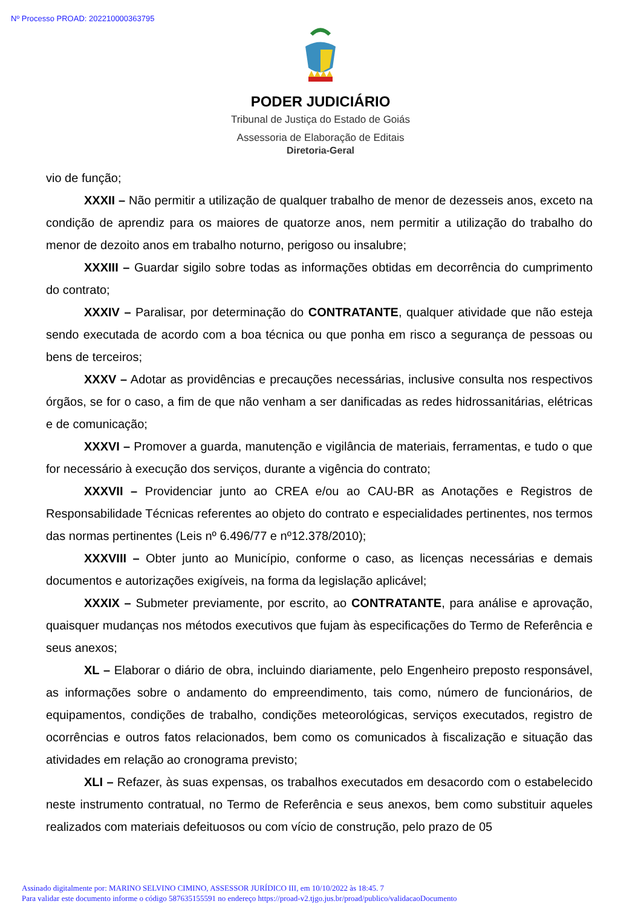Nº Processo PROAD: 202210000363795
PODER JUDICIÁRIO
Tribunal de Justiça do Estado de Goiás
Assessoria de Elaboração de Editais
Diretoria-Geral
vio de função;
XXXII – Não permitir a utilização de qualquer trabalho de menor de dezesseis anos, exceto na condição de aprendiz para os maiores de quatorze anos, nem permitir a utilização do trabalho do menor de dezoito anos em trabalho noturno, perigoso ou insalubre;
XXXIII – Guardar sigilo sobre todas as informações obtidas em decorrência do cumprimento do contrato;
XXXIV – Paralisar, por determinação do CONTRATANTE, qualquer atividade que não esteja sendo executada de acordo com a boa técnica ou que ponha em risco a segurança de pessoas ou bens de terceiros;
XXXV – Adotar as providências e precauções necessárias, inclusive consulta nos respectivos órgãos, se for o caso, a fim de que não venham a ser danificadas as redes hidrossanitárias, elétricas e de comunicação;
XXXVI – Promover a guarda, manutenção e vigilância de materiais, ferramentas, e tudo o que for necessário à execução dos serviços, durante a vigência do contrato;
XXXVII – Providenciar junto ao CREA e/ou ao CAU-BR as Anotações e Registros de Responsabilidade Técnicas referentes ao objeto do contrato e especialidades pertinentes, nos termos das normas pertinentes (Leis nº 6.496/77 e nº12.378/2010);
XXXVIII – Obter junto ao Município, conforme o caso, as licenças necessárias e demais documentos e autorizações exigíveis, na forma da legislação aplicável;
XXXIX – Submeter previamente, por escrito, ao CONTRATANTE, para análise e aprovação, quaisquer mudanças nos métodos executivos que fujam às especificações do Termo de Referência e seus anexos;
XL – Elaborar o diário de obra, incluindo diariamente, pelo Engenheiro preposto responsável, as informações sobre o andamento do empreendimento, tais como, número de funcionários, de equipamentos, condições de trabalho, condições meteorológicas, serviços executados, registro de ocorrências e outros fatos relacionados, bem como os comunicados à fiscalização e situação das atividades em relação ao cronograma previsto;
XLI – Refazer, às suas expensas, os trabalhos executados em desacordo com o estabelecido neste instrumento contratual, no Termo de Referência e seus anexos, bem como substituir aqueles realizados com materiais defeituosos ou com vício de construção, pelo prazo de 05
Assinado digitalmente por: MARINO SELVINO CIMINO, ASSESSOR JURÍDICO III, em 10/10/2022 às 18:45. 7
Para validar este documento informe o código 587635155591 no endereço https://proad-v2.tjgo.jus.br/proad/publico/validacaoDocumento